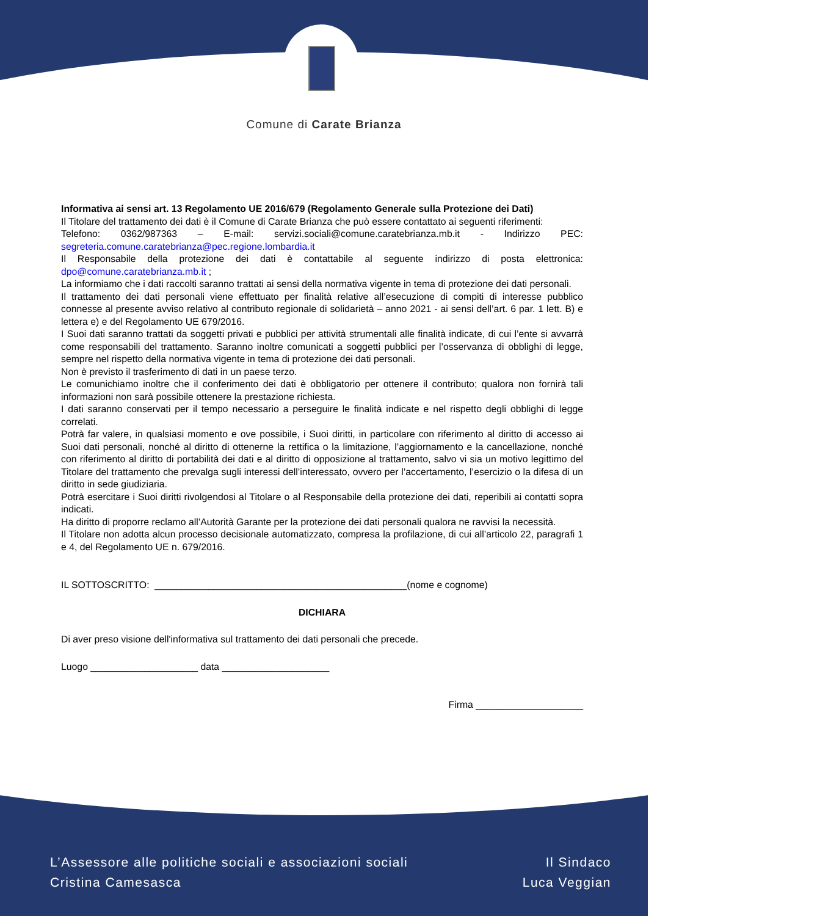Comune di Carate Brianza
Informativa ai sensi art. 13 Regolamento UE 2016/679 (Regolamento Generale sulla Protezione dei Dati)
Il Titolare del trattamento dei dati è il Comune di Carate Brianza che può essere contattato ai seguenti riferimenti:
Telefono: 0362/987363 – E-mail: servizi.sociali@comune.caratebrianza.mb.it - Indirizzo PEC: segreteria.comune.caratebrianza@pec.regione.lombardia.it
Il Responsabile della protezione dei dati è contattabile al seguente indirizzo di posta elettronica: dpo@comune.caratebrianza.mb.it ;
La informiamo che i dati raccolti saranno trattati ai sensi della normativa vigente in tema di protezione dei dati personali.
Il trattamento dei dati personali viene effettuato per finalità relative all’esecuzione di compiti di interesse pubblico connesse al presente avviso relativo al contributo regionale di solidarietà – anno 2021 - ai sensi dell’art. 6 par. 1 lett. B) e lettera e) e del Regolamento UE 679/2016.
I Suoi dati saranno trattati da soggetti privati e pubblici per attività strumentali alle finalità indicate, di cui l’ente si avvarrà come responsabili del trattamento. Saranno inoltre comunicati a soggetti pubblici per l’osservanza di obblighi di legge, sempre nel rispetto della normativa vigente in tema di protezione dei dati personali.
Non è previsto il trasferimento di dati in un paese terzo.
Le comunichiamo inoltre che il conferimento dei dati è obbligatorio per ottenere il contributo; qualora non fornirà tali informazioni non sarà possibile ottenere la prestazione richiesta.
I dati saranno conservati per il tempo necessario a perseguire le finalità indicate e nel rispetto degli obblighi di legge correlati.
Potrà far valere, in qualsiasi momento e ove possibile, i Suoi diritti, in particolare con riferimento al diritto di accesso ai Suoi dati personali, nonché al diritto di ottenerne la rettifica o la limitazione, l’aggiornamento e la cancellazione, nonché con riferimento al diritto di portabilità dei dati e al diritto di opposizione al trattamento, salvo vi sia un motivo legittimo del Titolare del trattamento che prevalga sugli interessi dell’interessato, ovvero per l’accertamento, l’esercizio o la difesa di un diritto in sede giudiziaria.
Potrà esercitare i Suoi diritti rivolgendosi al Titolare o al Responsabile della protezione dei dati, reperibili ai contatti sopra indicati.
Ha diritto di proporre reclamo all’Autorità Garante per la protezione dei dati personali qualora ne ravvisi la necessità.
Il Titolare non adotta alcun processo decisionale automatizzato, compresa la profilazione, di cui all’articolo 22, paragrafi 1 e 4, del Regolamento UE n. 679/2016.
IL SOTTOSCRITTO: _______________________________________________(nome e cognome)
DICHIARA
Di aver preso visione dell'informativa sul trattamento dei dati personali che precede.
Luogo ____________________ data ____________________
Firma ____________________
L’Assessore alle politiche sociali e associazioni sociali
Cristina Camesasca
Il Sindaco
Luca Veggian